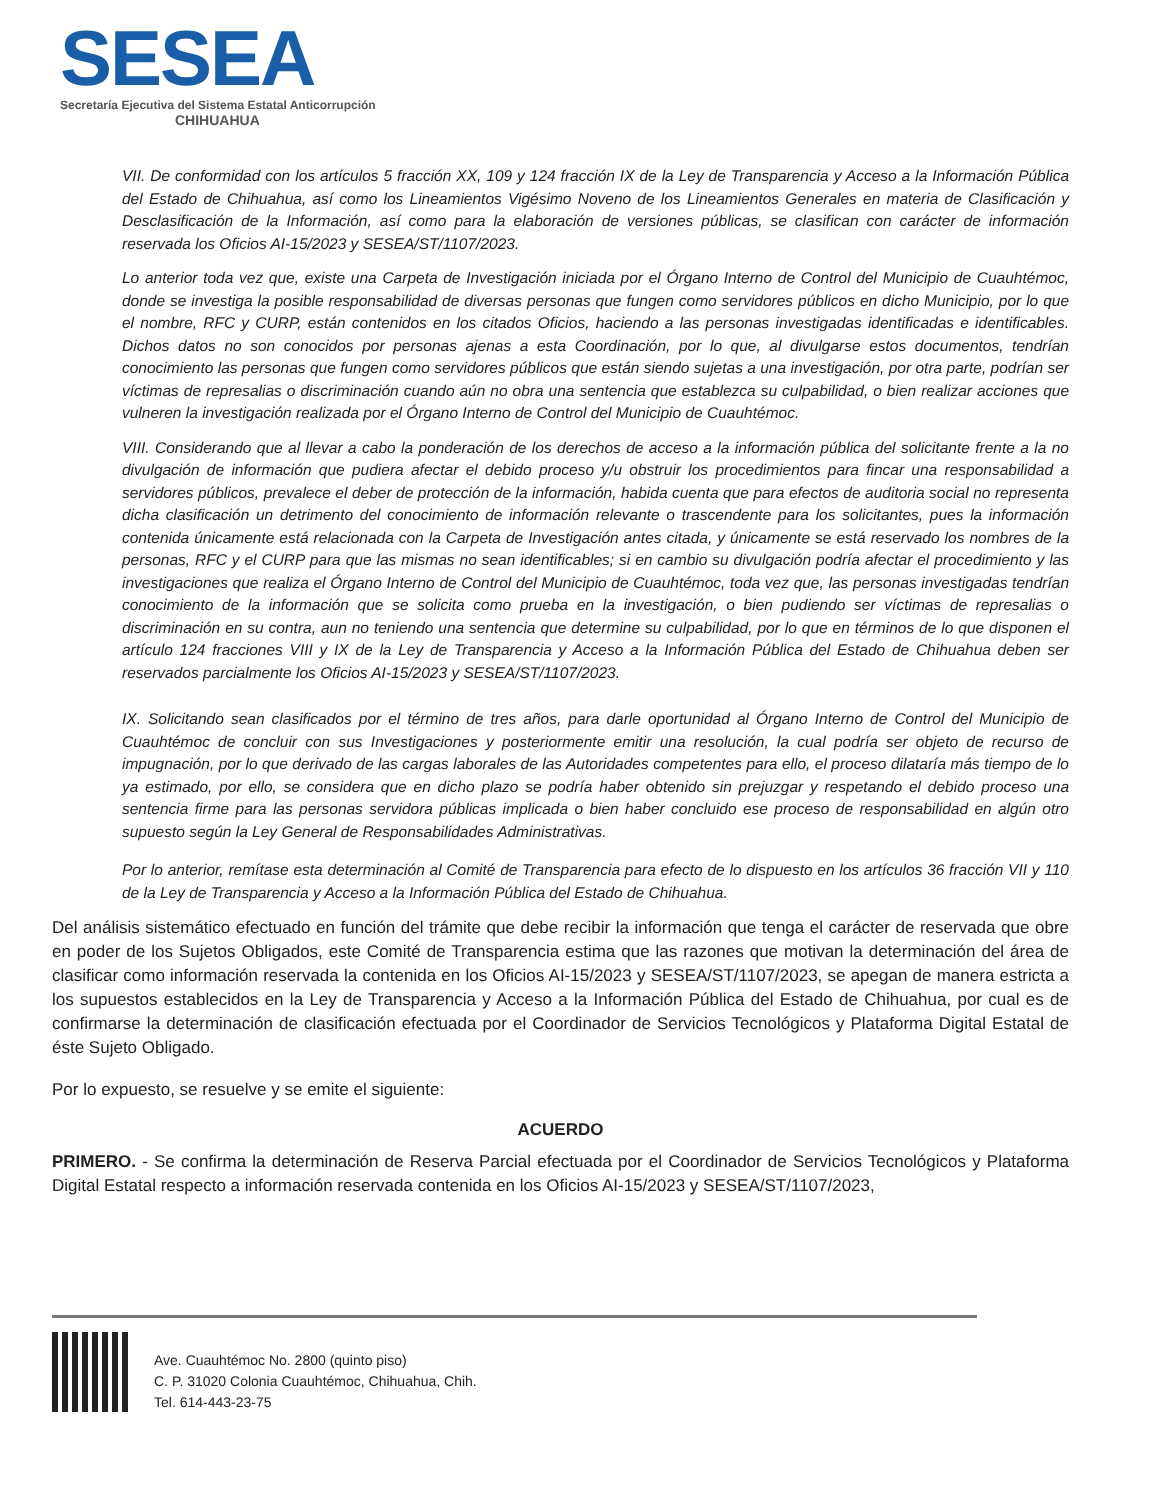SESEA
Secretaría Ejecutiva del Sistema Estatal Anticorrupción
CHIHUAHUA
VII. De conformidad con los artículos 5 fracción XX, 109 y 124 fracción IX de la Ley de Transparencia y Acceso a la Información Pública del Estado de Chihuahua, así como los Lineamientos Vigésimo Noveno de los Lineamientos Generales en materia de Clasificación y Desclasificación de la Información, así como para la elaboración de versiones públicas, se clasifican con carácter de información reservada los Oficios AI-15/2023 y SESEA/ST/1107/2023.
Lo anterior toda vez que, existe una Carpeta de Investigación iniciada por el Órgano Interno de Control del Municipio de Cuauhtémoc, donde se investiga la posible responsabilidad de diversas personas que fungen como servidores públicos en dicho Municipio, por lo que el nombre, RFC y CURP, están contenidos en los citados Oficios, haciendo a las personas investigadas identificadas e identificables. Dichos datos no son conocidos por personas ajenas a esta Coordinación, por lo que, al divulgarse estos documentos, tendrían conocimiento las personas que fungen como servidores públicos que están siendo sujetas a una investigación, por otra parte, podrían ser víctimas de represalias o discriminación cuando aún no obra una sentencia que establezca su culpabilidad, o bien realizar acciones que vulneren la investigación realizada por el Órgano Interno de Control del Municipio de Cuauhtémoc.
VIII. Considerando que al llevar a cabo la ponderación de los derechos de acceso a la información pública del solicitante frente a la no divulgación de información que pudiera afectar el debido proceso y/u obstruir los procedimientos para fincar una responsabilidad a servidores públicos, prevalece el deber de protección de la información, habida cuenta que para efectos de auditoria social no representa dicha clasificación un detrimento del conocimiento de información relevante o trascendente para los solicitantes, pues la información contenida únicamente está relacionada con la Carpeta de Investigación antes citada, y únicamente se está reservado los nombres de la personas, RFC y el CURP para que las mismas no sean identificables; si en cambio su divulgación podría afectar el procedimiento y las investigaciones que realiza el Órgano Interno de Control del Municipio de Cuauhtémoc, toda vez que, las personas investigadas tendrían conocimiento de la información que se solicita como prueba en la investigación, o bien pudiendo ser víctimas de represalias o discriminación en su contra, aun no teniendo una sentencia que determine su culpabilidad, por lo que en términos de lo que disponen el artículo 124 fracciones VIII y IX de la Ley de Transparencia y Acceso a la Información Pública del Estado de Chihuahua deben ser reservados parcialmente los Oficios AI-15/2023 y SESEA/ST/1107/2023.
IX. Solicitando sean clasificados por el término de tres años, para darle oportunidad al Órgano Interno de Control del Municipio de Cuauhtémoc de concluir con sus Investigaciones y posteriormente emitir una resolución, la cual podría ser objeto de recurso de impugnación, por lo que derivado de las cargas laborales de las Autoridades competentes para ello, el proceso dilataría más tiempo de lo ya estimado, por ello, se considera que en dicho plazo se podría haber obtenido sin prejuzgar y respetando el debido proceso una sentencia firme para las personas servidora públicas implicada o bien haber concluido ese proceso de responsabilidad en algún otro supuesto según la Ley General de Responsabilidades Administrativas.
Por lo anterior, remítase esta determinación al Comité de Transparencia para efecto de lo dispuesto en los artículos 36 fracción VII y 110 de la Ley de Transparencia y Acceso a la Información Pública del Estado de Chihuahua.
Del análisis sistemático efectuado en función del trámite que debe recibir la información que tenga el carácter de reservada que obre en poder de los Sujetos Obligados, este Comité de Transparencia estima que las razones que motivan la determinación del área de clasificar como información reservada la contenida en los Oficios AI-15/2023 y SESEA/ST/1107/2023, se apegan de manera estricta a los supuestos establecidos en la Ley de Transparencia y Acceso a la Información Pública del Estado de Chihuahua, por cual es de confirmarse la determinación de clasificación efectuada por el Coordinador de Servicios Tecnológicos y Plataforma Digital Estatal de éste Sujeto Obligado.
Por lo expuesto, se resuelve y se emite el siguiente:
ACUERDO
PRIMERO. - Se confirma la determinación de Reserva Parcial efectuada por el Coordinador de Servicios Tecnológicos y Plataforma Digital Estatal respecto a información reservada contenida en los Oficios AI-15/2023 y SESEA/ST/1107/2023,
Ave. Cuauhtémoc No. 2800 (quinto piso)
C. P. 31020 Colonia Cuauhtémoc, Chihuahua, Chih.
Tel. 614-443-23-75